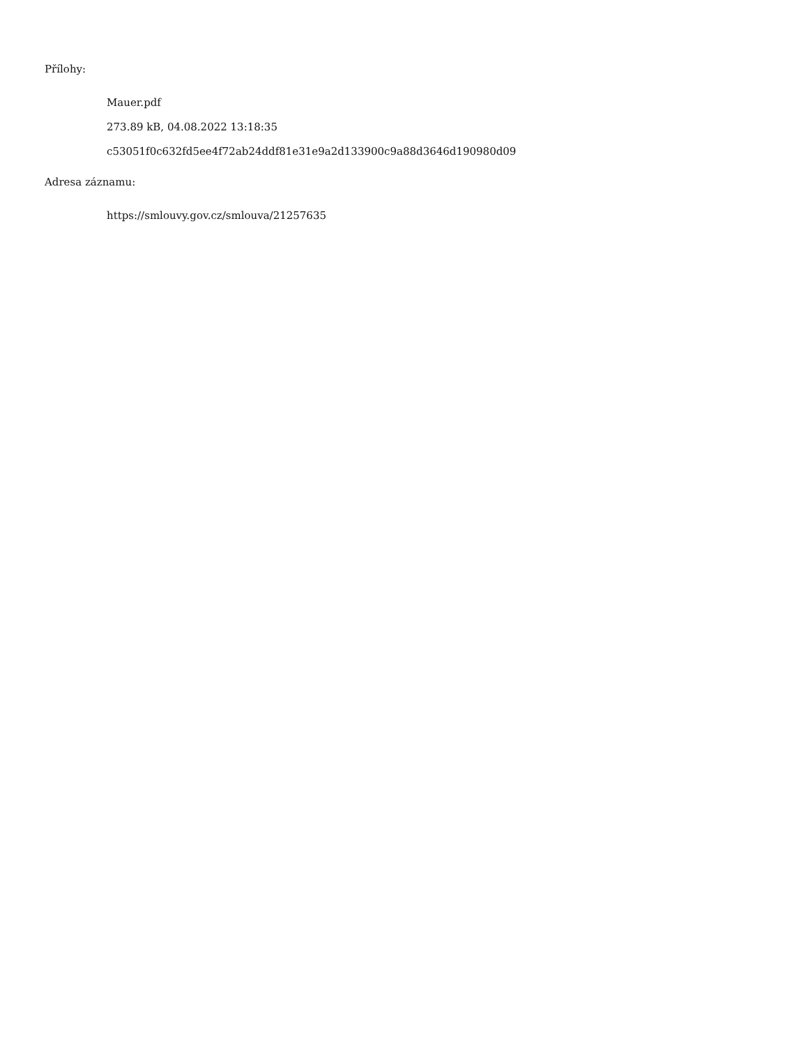Přílohy:
Mauer.pdf
273.89 kB, 04.08.2022 13:18:35
c53051f0c632fd5ee4f72ab24ddf81e31e9a2d133900c9a88d3646d190980d09
Adresa záznamu:
https://smlouvy.gov.cz/smlouva/21257635